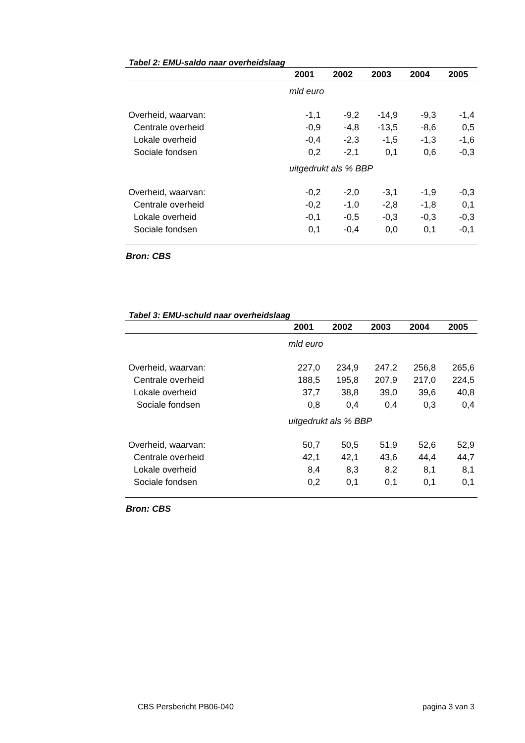Tabel 2: EMU-saldo naar overheidslaag
| | 2001 | 2002 | 2003 | 2004 | 2005 |
| --- | --- | --- | --- | --- | --- |
| | mld euro | | | | |
| Overheid, waarvan: | -1,1 | -9,2 | -14,9 | -9,3 | -1,4 |
| Centrale overheid | -0,9 | -4,8 | -13,5 | -8,6 | 0,5 |
| Lokale overheid | -0,4 | -2,3 | -1,5 | -1,3 | -1,6 |
| Sociale fondsen | 0,2 | -2,1 | 0,1 | 0,6 | -0,3 |
| | uitgedrukt als % BBP | | | | |
| Overheid, waarvan: | -0,2 | -2,0 | -3,1 | -1,9 | -0,3 |
| Centrale overheid | -0,2 | -1,0 | -2,8 | -1,8 | 0,1 |
| Lokale overheid | -0,1 | -0,5 | -0,3 | -0,3 | -0,3 |
| Sociale fondsen | 0,1 | -0,4 | 0,0 | 0,1 | -0,1 |
Bron: CBS
Tabel 3: EMU-schuld naar overheidslaag
| | 2001 | 2002 | 2003 | 2004 | 2005 |
| --- | --- | --- | --- | --- | --- |
| | mld euro | | | | |
| Overheid, waarvan: | 227,0 | 234,9 | 247,2 | 256,8 | 265,6 |
| Centrale overheid | 188,5 | 195,8 | 207,9 | 217,0 | 224,5 |
| Lokale overheid | 37,7 | 38,8 | 39,0 | 39,6 | 40,8 |
| Sociale fondsen | 0,8 | 0,4 | 0,4 | 0,3 | 0,4 |
| | uitgedrukt als % BBP | | | | |
| Overheid, waarvan: | 50,7 | 50,5 | 51,9 | 52,6 | 52,9 |
| Centrale overheid | 42,1 | 42,1 | 43,6 | 44,4 | 44,7 |
| Lokale overheid | 8,4 | 8,3 | 8,2 | 8,1 | 8,1 |
| Sociale fondsen | 0,2 | 0,1 | 0,1 | 0,1 | 0,1 |
Bron: CBS
CBS Persbericht PB06-040 pagina 3 van 3